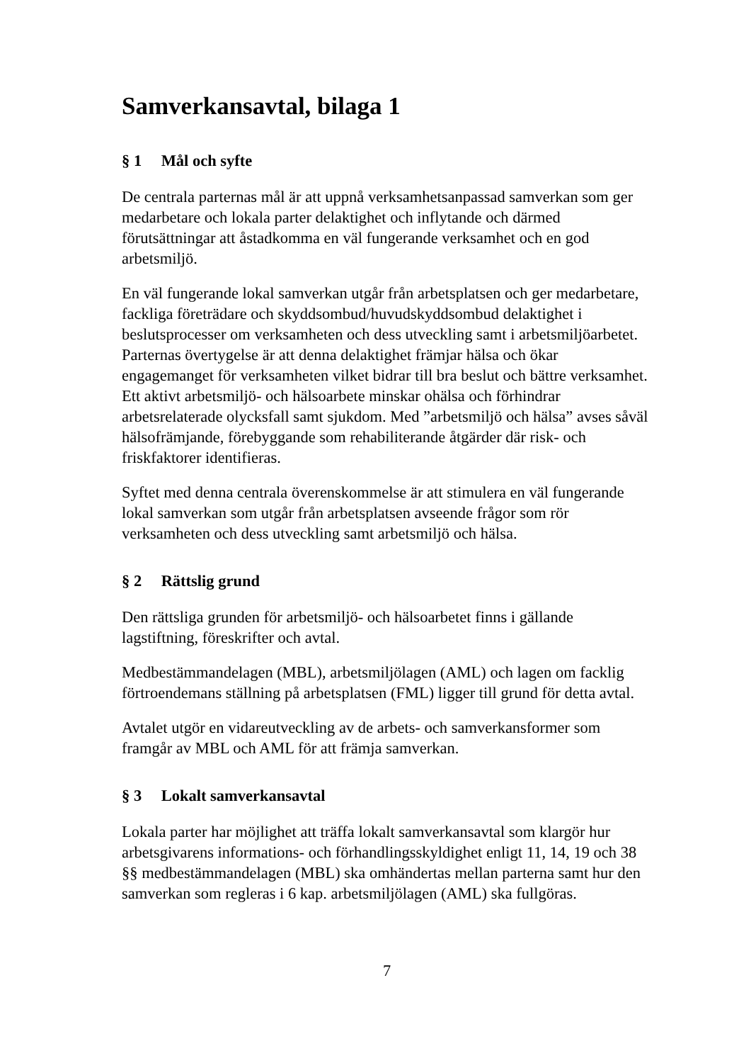Samverkansavtal, bilaga 1
§ 1 Mål och syfte
De centrala parternas mål är att uppnå verksamhetsanpassad samverkan som ger medarbetare och lokala parter delaktighet och inflytande och därmed förutsättningar att åstadkomma en väl fungerande verksamhet och en god arbetsmiljö.
En väl fungerande lokal samverkan utgår från arbetsplatsen och ger medarbetare, fackliga företrädare och skyddsombud/huvudskyddsombud delaktighet i beslutsprocesser om verksamheten och dess utveckling samt i arbetsmiljöarbetet. Parternas övertygelse är att denna delaktighet främjar hälsa och ökar engagemanget för verksamheten vilket bidrar till bra beslut och bättre verksamhet. Ett aktivt arbetsmiljö- och hälsoarbete minskar ohälsa och förhindrar arbetsrelaterade olycksfall samt sjukdom. Med ”arbetsmiljö och hälsa” avses såväl hälsofrämjande, förebyggande som rehabiliterande åtgärder där risk- och friskfaktorer identifieras.
Syftet med denna centrala överenskommelse är att stimulera en väl fungerande lokal samverkan som utgår från arbetsplatsen avseende frågor som rör verksamheten och dess utveckling samt arbetsmiljö och hälsa.
§ 2 Rättslig grund
Den rättsliga grunden för arbetsmiljö- och hälsoarbetet finns i gällande lagstiftning, föreskrifter och avtal.
Medbestämmandelagen (MBL), arbetsmiljölagen (AML) och lagen om facklig förtroendemans ställning på arbetsplatsen (FML) ligger till grund för detta avtal.
Avtalet utgör en vidareutveckling av de arbets- och samverkansformer som framgår av MBL och AML för att främja samverkan.
§ 3 Lokalt samverkansavtal
Lokala parter har möjlighet att träffa lokalt samverkansavtal som klargör hur arbetsgivarens informations- och förhandlingsskyldighet enligt 11, 14, 19 och 38 §§ medbestämmandelagen (MBL) ska omhändertas mellan parterna samt hur den samverkan som regleras i 6 kap. arbetsmiljölagen (AML) ska fullgöras.
7